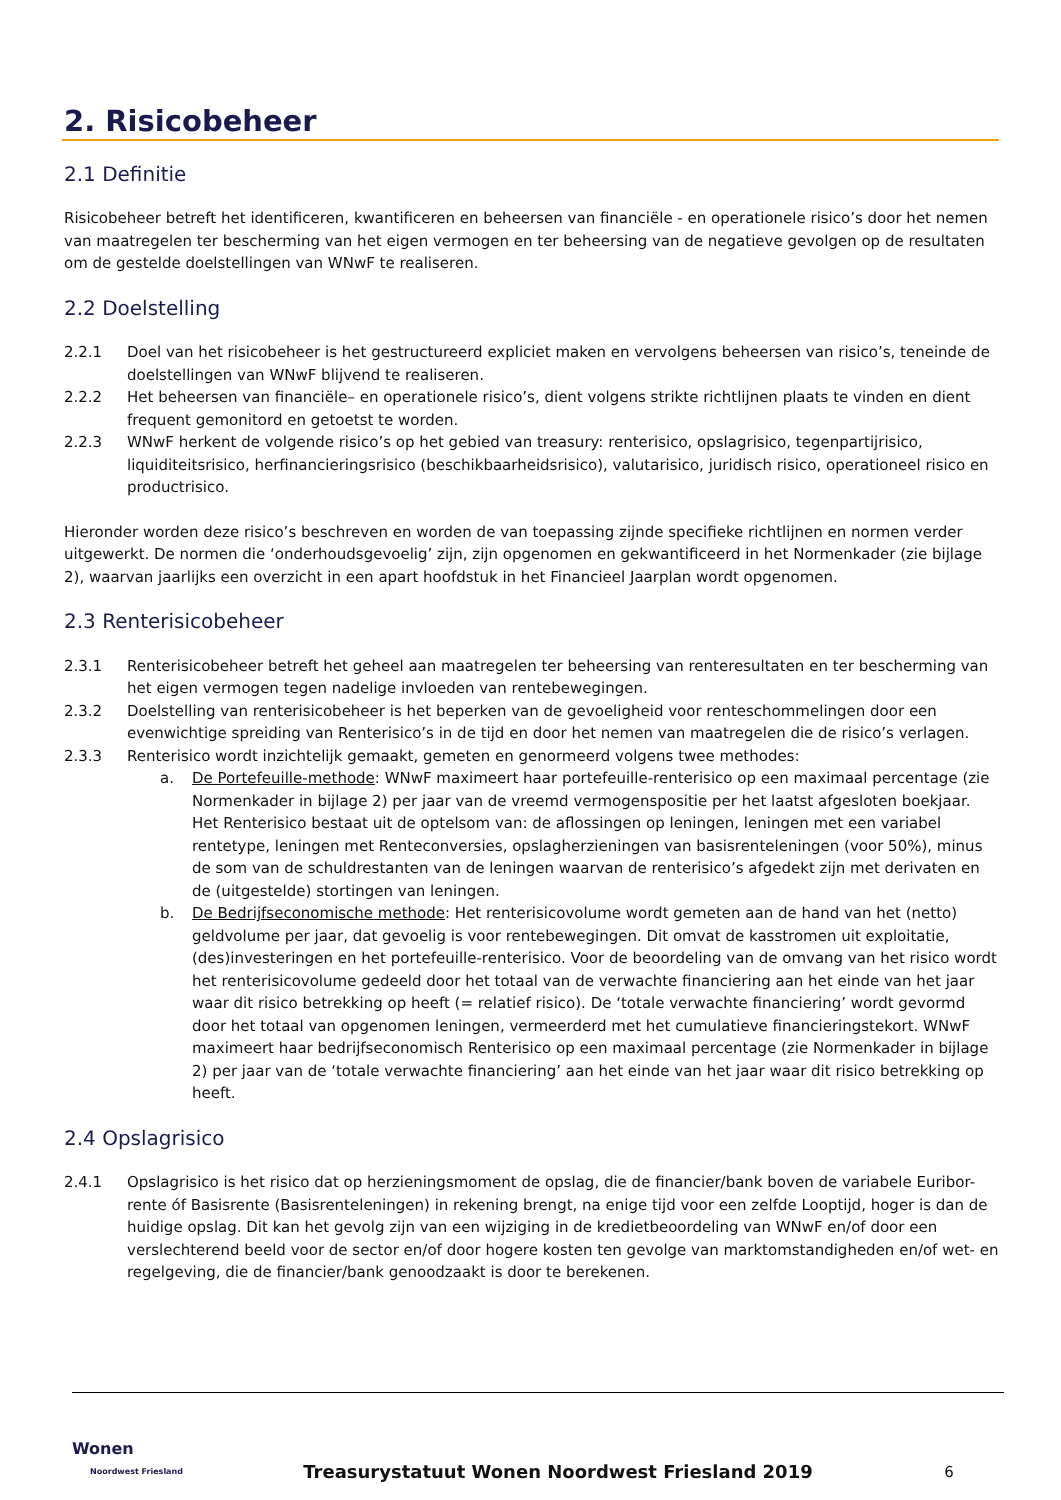2. Risicobeheer
2.1 Definitie
Risicobeheer betreft het identificeren, kwantificeren en beheersen van financiële - en operationele risico’s door het nemen van maatregelen ter bescherming van het eigen vermogen en ter beheersing van de negatieve gevolgen op de resultaten om de gestelde doelstellingen van WNwF te realiseren.
2.2 Doelstelling
2.2.1 Doel van het risicobeheer is het gestructureerd expliciet maken en vervolgens beheersen van risico’s, teneinde de doelstellingen van WNwF blijvend te realiseren.
2.2.2 Het beheersen van financiële– en operationele risico’s, dient volgens strikte richtlijnen plaats te vinden en dient frequent gemonitord en getoetst te worden.
2.2.3 WNwF herkent de volgende risico’s op het gebied van treasury: renterisico, opslagrisico, tegenpartijrisico, liquiditeitsrisico, herfinancieringsrisico (beschikbaarheidsrisico), valutarisico, juridisch risico, operationeel risico en productrisico.
Hieronder worden deze risico’s beschreven en worden de van toepassing zijnde specifieke richtlijnen en normen verder uitgewerkt. De normen die ‘onderhoudsgevoelig’ zijn, zijn opgenomen en gekwantificeerd in het Normenkader (zie bijlage 2), waarvan jaarlijks een overzicht in een apart hoofdstuk in het Financieel Jaarplan wordt opgenomen.
2.3 Renterisicobeheer
2.3.1 Renterisicobeheer betreft het geheel aan maatregelen ter beheersing van renteresultaten en ter bescherming van het eigen vermogen tegen nadelige invloeden van rentebewegingen.
2.3.2 Doelstelling van renterisicobeheer is het beperken van de gevoeligheid voor renteschommelingen door een evenwichtige spreiding van Renterisico’s in de tijd en door het nemen van maatregelen die de risico’s verlagen.
2.3.3 Renterisico wordt inzichtelijk gemaakt, gemeten en genormeerd volgens twee methodes:
a. De Portefeuille-methode: WNwF maximeert haar portefeuille-renterisico op een maximaal percentage (zie Normenkader in bijlage 2) per jaar van de vreemd vermogenspositie per het laatst afgesloten boekjaar. Het Renterisico bestaat uit de optelsom van: de aflossingen op leningen, leningen met een variabel rentetype, leningen met Renteconversies, opslagherzieningen van basisrenteleningen (voor 50%), minus de som van de schuldrestanten van de leningen waarvan de renterisico’s afgedekt zijn met derivaten en de (uitgestelde) stortingen van leningen.
b. De Bedrijfseconomische methode: Het renterisicovolume wordt gemeten aan de hand van het (netto) geldvolume per jaar, dat gevoelig is voor rentebewegingen. Dit omvat de kasstromen uit exploitatie, (des)investeringen en het portefeuille-renterisico. Voor de beoordeling van de omvang van het risico wordt het renterisicovolume gedeeld door het totaal van de verwachte financiering aan het einde van het jaar waar dit risico betrekking op heeft (= relatief risico). De ‘totale verwachte financiering’ wordt gevormd door het totaal van opgenomen leningen, vermeerderd met het cumulatieve financieringstekort. WNwF maximeert haar bedrijfseconomisch Renterisico op een maximaal percentage (zie Normenkader in bijlage 2) per jaar van de ‘totale verwachte financiering’ aan het einde van het jaar waar dit risico betrekking op heeft.
2.4 Opslagrisico
2.4.1 Opslagrisico is het risico dat op herzieningsmoment de opslag, die de financier/bank boven de variabele Euribor-rente óf Basisrente (Basisrenteleningen) in rekening brengt, na enige tijd voor een zelfde Looptijd, hoger is dan de huidige opslag. Dit kan het gevolg zijn van een wijziging in de kredietbeoordeling van WNwF en/of door een verslechterend beeld voor de sector en/of door hogere kosten ten gevolge van marktomstandigheden en/of wet- en regelgeving, die de financier/bank genoodzaakt is door te berekenen.
Wonen
Noordwest Friesland
Treasurystatuut Wonen Noordwest Friesland 2019
6